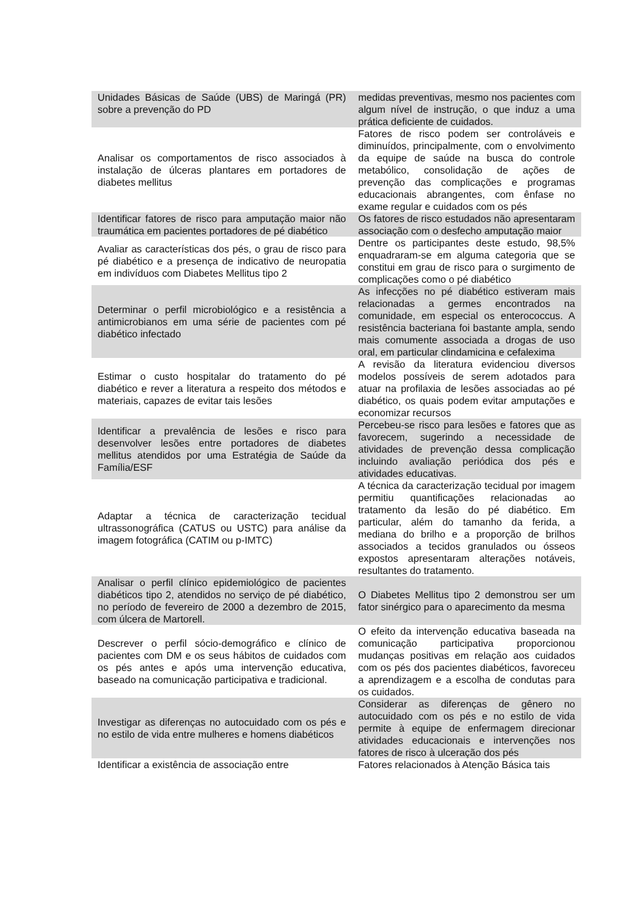| Unidades Básicas de Saúde (UBS) de Maringá (PR) sobre a prevenção do PD | medidas preventivas, mesmo nos pacientes com algum nível de instrução, o que induz a uma prática deficiente de cuidados. |
| Analisar os comportamentos de risco associados à instalação de úlceras plantares em portadores de diabetes mellitus | Fatores de risco podem ser controláveis e diminuídos, principalmente, com o envolvimento da equipe de saúde na busca do controle metabólico, consolidação de ações de prevenção das complicações e programas educacionais abrangentes, com ênfase no exame regular e cuidados com os pés |
| Identificar fatores de risco para amputação maior não traumática em pacientes portadores de pé diabético | Os fatores de risco estudados não apresentaram associação com o desfecho amputação maior |
| Avaliar as características dos pés, o grau de risco para pé diabético e a presença de indicativo de neuropatia em indivíduos com Diabetes Mellitus tipo 2 | Dentre os participantes deste estudo, 98,5% enquadraram-se em alguma categoria que se constitui em grau de risco para o surgimento de complicações como o pé diabético |
| Determinar o perfil microbiológico e a resistência a antimicrobianos em uma série de pacientes com pé diabético infectado | As infecções no pé diabético estiveram mais relacionadas a germes encontrados na comunidade, em especial os enterococcus. A resistência bacteriana foi bastante ampla, sendo mais comumente associada a drogas de uso oral, em particular clindamicina e cefalexima |
| Estimar o custo hospitalar do tratamento do pé diabético e rever a literatura a respeito dos métodos e materiais, capazes de evitar tais lesões | A revisão da literatura evidenciou diversos modelos possíveis de serem adotados para atuar na profilaxia de lesões associadas ao pé diabético, os quais podem evitar amputações e economizar recursos |
| Identificar a prevalência de lesões e risco para desenvolver lesões entre portadores de diabetes mellitus atendidos por uma Estratégia de Saúde da Família/ESF | Percebeu-se risco para lesões e fatores que as favorecem, sugerindo a necessidade de atividades de prevenção dessa complicação incluindo avaliação periódica dos pés e atividades educativas. |
| Adaptar a técnica de caracterização tecidual ultrassonográfica (CATUS ou USTC) para análise da imagem fotográfica (CATIM ou p-IMTC) | A técnica da caracterização tecidual por imagem permitiu quantificações relacionadas ao tratamento da lesão do pé diabético. Em particular, além do tamanho da ferida, a mediana do brilho e a proporção de brilhos associados a tecidos granulados ou ósseos expostos apresentaram alterações notáveis, resultantes do tratamento. |
| Analisar o perfil clínico epidemiológico de pacientes diabéticos tipo 2, atendidos no serviço de pé diabético, no período de fevereiro de 2000 a dezembro de 2015, com úlcera de Martorell. | O Diabetes Mellitus tipo 2 demonstrou ser um fator sinérgico para o aparecimento da mesma |
| Descrever o perfil sócio-demográfico e clínico de pacientes com DM e os seus hábitos de cuidados com os pés antes e após uma intervenção educativa, baseado na comunicação participativa e tradicional. | O efeito da intervenção educativa baseada na comunicação participativa proporcionou mudanças positivas em relação aos cuidados com os pés dos pacientes diabéticos, favoreceu a aprendizagem e a escolha de condutas para os cuidados. |
| Investigar as diferenças no autocuidado com os pés e no estilo de vida entre mulheres e homens diabéticos | Considerar as diferenças de gênero no autocuidado com os pés e no estilo de vida permite à equipe de enfermagem direcionar atividades educacionais e intervenções nos fatores de risco à ulceração dos pés |
| Identificar a existência de associação entre | Fatores relacionados à Atenção Básica tais |